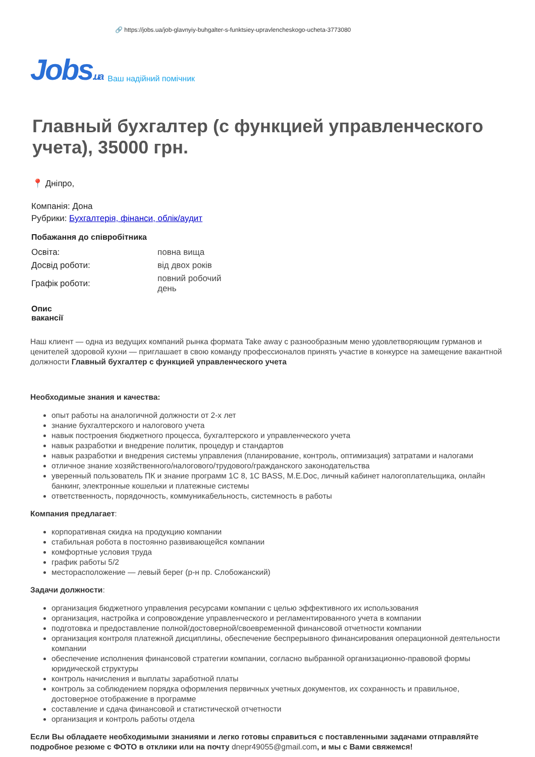🔗 https://jobs.ua/job-glavnyiy-buhgalter-s-funktsiey-upravlencheskogo-ucheta-3773080
Jobs.ua Ваш надійний помічник
Главный бухгалтер (с функцией управленческого учета), 35000 грн.
📍 Дніпро,
Компанія: Дона
Рубрики: Бухгалтерія, фінанси, облік/аудит
Побажання до співробітника
| Освіта: | повна вища |
| Досвід роботи: | від двох років |
| Графік роботи: | повний робочий день |
Опис вакансії
Наш клиент — одна из ведущих компаний рынка формата Take away с разнообразным меню удовлетворяющим гурманов и ценителей здоровой кухни — приглашает в свою команду профессионалов принять участие в конкурсе на замещение вакантной должности Главный бухгалтер с функцией управленческого учета
Необходимые знания и качества:
опыт работы на аналогичной должности от 2-х лет
знание бухгалтерского и налогового учета
навык построения бюджетного процесса, бухгалтерского и управленческого учета
навык разработки и внедрение политик, процедур и стандартов
навык разработки и внедрения системы управления (планирование, контроль, оптимизация) затратами и налогами
отличное знание хозяйственного/налогового/трудового/гражданского законодательства
уверенный пользователь ПК и знание программ 1С 8, 1С BASS, M.E.Doc, личный кабинет налогоплательщика, онлайн банкинг, электронные кошельки и платежные системы
ответственность, порядочность, коммуникабельность, системность в работы
Компания предлагает:
корпоративная скидка на продукцию компании
стабильная робота в постоянно развивающейся компании
комфортные условия труда
график работы 5/2
месторасположение — левый берег (р-н пр. Слобожанский)
Задачи должности:
организация бюджетного управления ресурсами компании с целью эффективного их использования
организация, настройка и сопровождение управленческого и регламентированного учета в компании
подготовка и предоставление полной/достоверной/своевременной финансовой отчетности компании
организация контроля платежной дисциплины, обеспечение беспрерывного финансирования операционной деятельности компании
обеспечение исполнения финансовой стратегии компании, согласно выбранной организационно-правовой формы юридической структуры
контроль начисления и выплаты заработной платы
контроль за соблюдением порядка оформления первичных учетных документов, их сохранность и правильное, достоверное отображение в программе
составление и сдача финансовой и статистической отчетности
организация и контроль работы отдела
Если Вы обладаете необходимыми знаниями и легко готовы справиться с поставленными задачами отправляйте подробное резюме с ФОТО в отклики или на почту dnepr49055@gmail.com, и мы с Вами свяжемся!